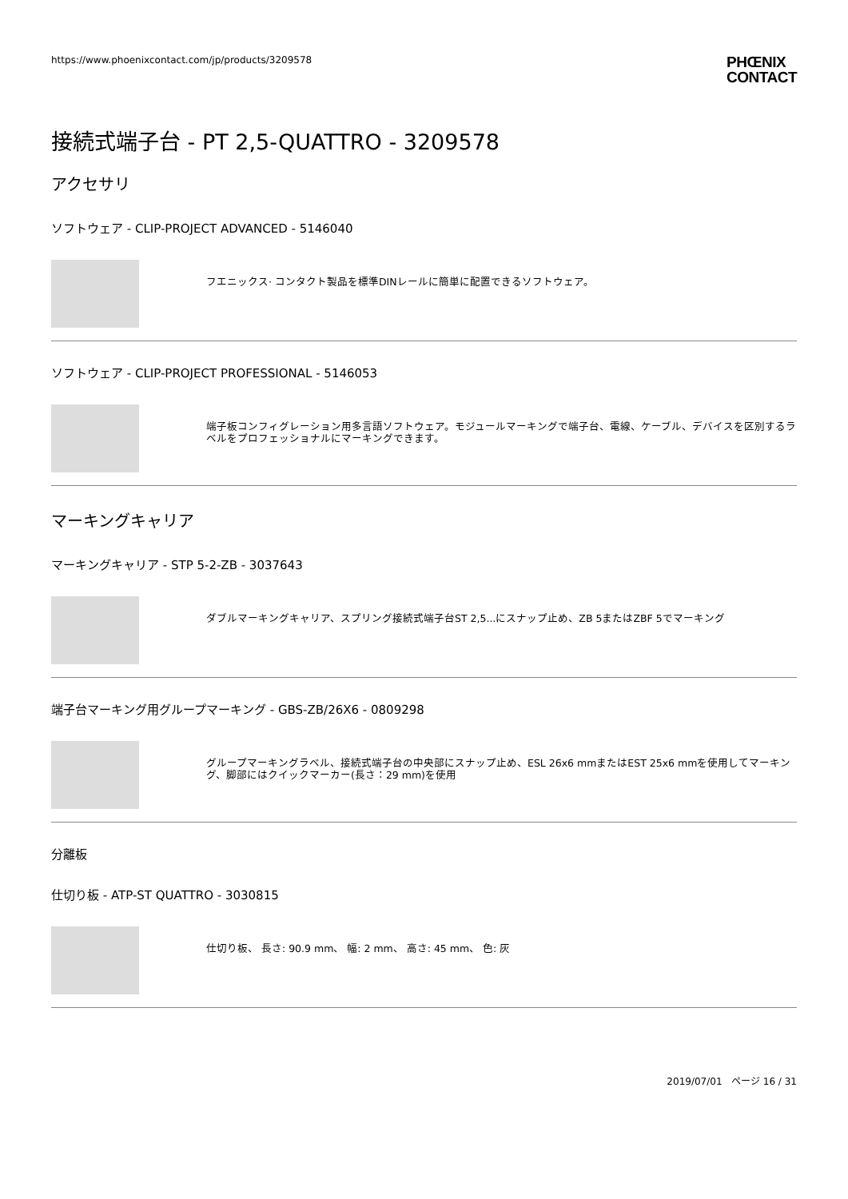https://www.phoenixcontact.com/jp/products/3209578 PHŒNIX
CONTACT
接続式端子台 - PT 2,5-QUATTRO - 3209578
アクセサリ
ソフトウェア - CLIP-PROJECT ADVANCED - 5146040
フエニックス· コンタクト製品を標準DINレールに簡単に配置できるソフトウェア。
ソフトウェア - CLIP-PROJECT PROFESSIONAL - 5146053
端子板コンフィグレーション用多言語ソフトウェア。モジュールマーキングで端子台、電線、ケーブル、デバイスを区別するラベルをプロフェッショナルにマーキングできます。
マーキングキャリア
マーキングキャリア - STP 5-2-ZB - 3037643
ダブルマーキングキャリア、スプリング接続式端子台ST 2,5...にスナップ止め、ZB 5またはZBF 5でマーキング
端子台マーキング用グループマーキング - GBS-ZB/26X6 - 0809298
グループマーキングラベル、接続式端子台の中央部にスナップ止め、ESL 26x6 mmまたはEST 25x6 mmを使用してマーキング、脚部にはクイックマーカー(長さ：29 mm)を使用
分離板
仕切り板 - ATP-ST QUATTRO - 3030815
仕切り板、 長さ: 90.9 mm、 幅: 2 mm、 高さ: 45 mm、 色: 灰
2019/07/01 ページ 16 / 31